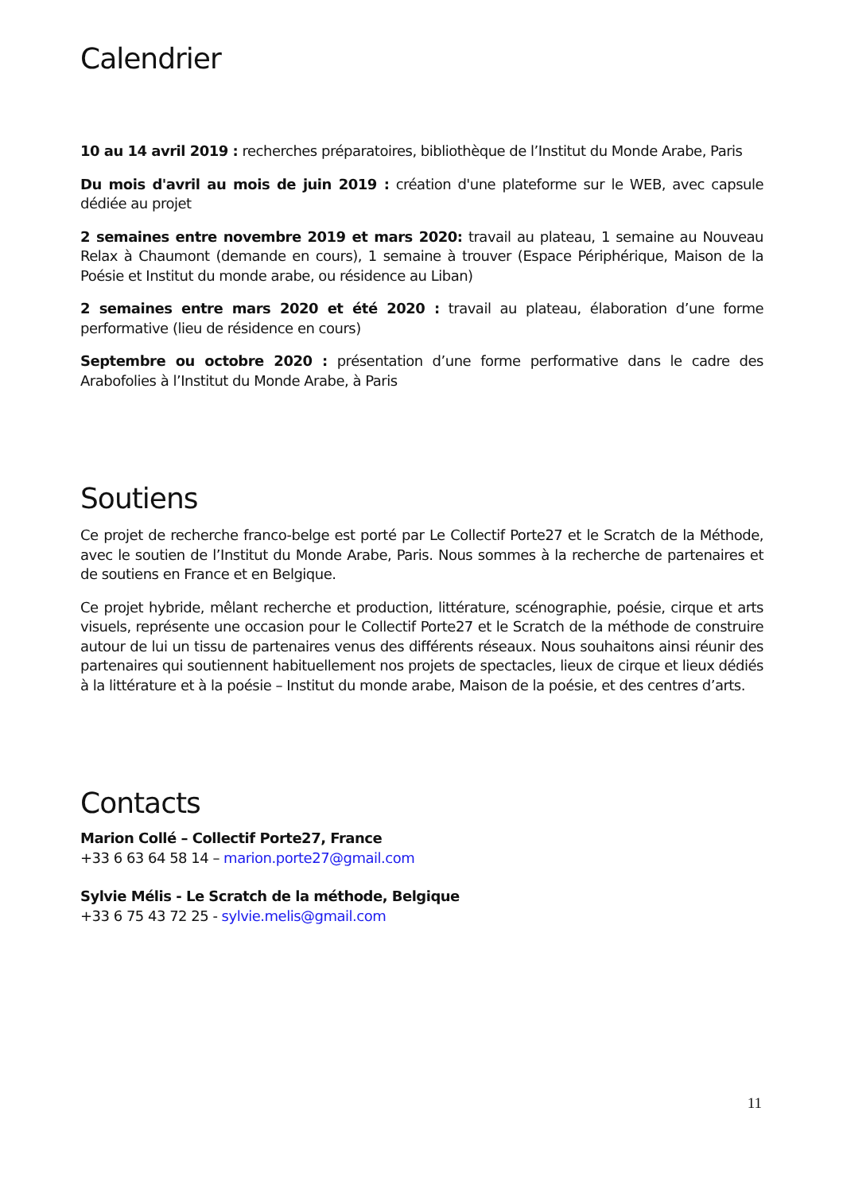Calendrier
10 au 14 avril 2019 : recherches préparatoires, bibliothèque de l’Institut du Monde Arabe, Paris
Du mois d'avril au mois de juin 2019 : création d'une plateforme sur le WEB, avec capsule dédiée au projet
2 semaines entre novembre 2019 et mars 2020: travail au plateau, 1 semaine au Nouveau Relax à Chaumont (demande en cours), 1 semaine à trouver (Espace Périphérique, Maison de la Poésie et Institut du monde arabe, ou résidence au Liban)
2 semaines entre mars 2020 et été 2020 : travail au plateau, élaboration d’une forme performative (lieu de résidence en cours)
Septembre ou octobre 2020 : présentation d’une forme performative dans le cadre des Arabofolies à l’Institut du Monde Arabe, à Paris
Soutiens
Ce projet de recherche franco-belge est porté par Le Collectif Porte27 et le Scratch de la Méthode, avec le soutien de l’Institut du Monde Arabe, Paris. Nous sommes à la recherche de partenaires et de soutiens en France et en Belgique.
Ce projet hybride, mêlant recherche et production, littérature, scénographie, poésie, cirque et arts visuels, représente une occasion pour le Collectif Porte27 et le Scratch de la méthode de construire autour de lui un tissu de partenaires venus des différents réseaux. Nous souhaitons ainsi réunir des partenaires qui soutiennent habituellement nos projets de spectacles, lieux de cirque et lieux dédiés à la littérature et à la poésie – Institut du monde arabe, Maison de la poésie, et des centres d’arts.
Contacts
Marion Collé – Collectif Porte27, France
+33 6 63 64 58 14 – marion.porte27@gmail.com
Sylvie Mélis - Le Scratch de la méthode, Belgique
+33 6 75 43 72 25 - sylvie.melis@gmail.com
11